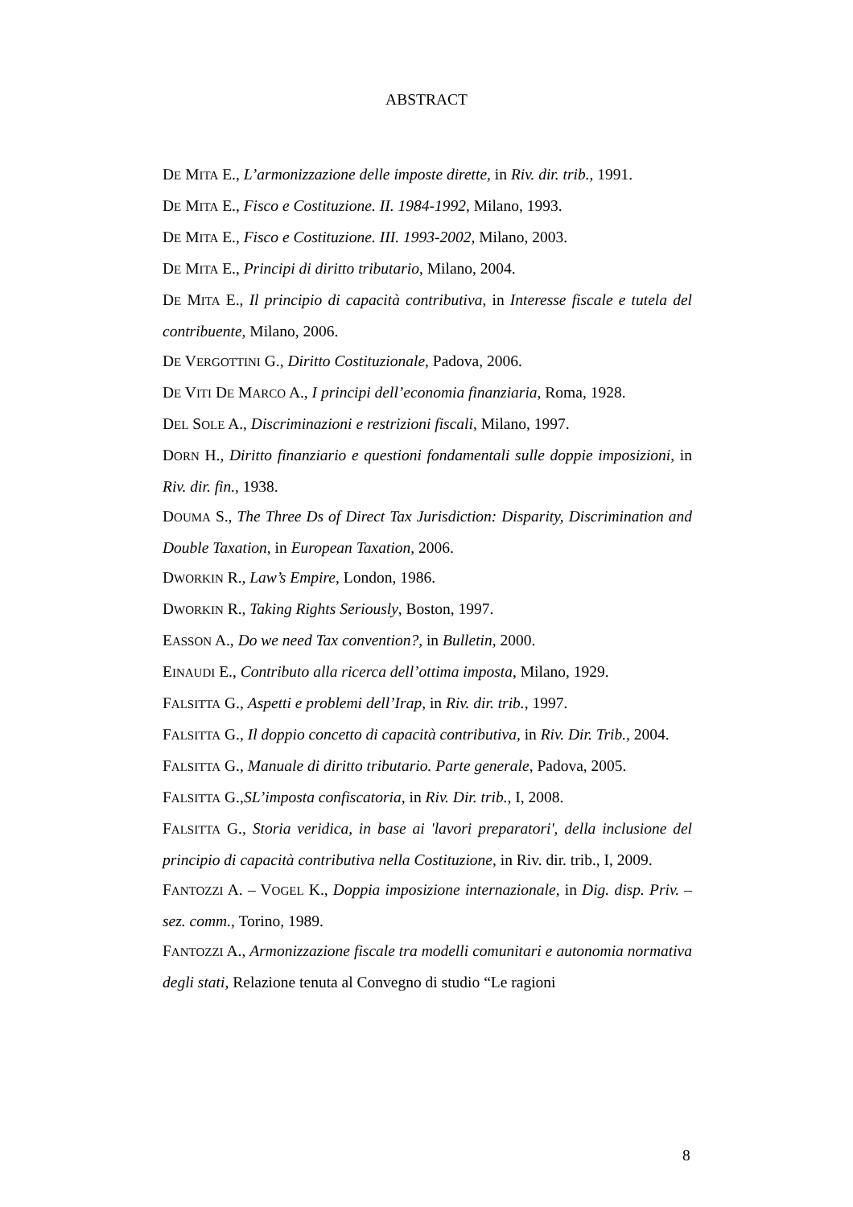ABSTRACT
DE MITA E., L’armonizzazione delle imposte dirette, in Riv. dir. trib., 1991.
DE MITA E., Fisco e Costituzione. II. 1984-1992, Milano, 1993.
DE MITA E., Fisco e Costituzione. III. 1993-2002, Milano, 2003.
DE MITA E., Principi di diritto tributario, Milano, 2004.
DE MITA E., Il principio di capacità contributiva, in Interesse fiscale e tutela del contribuente, Milano, 2006.
DE VERGOTTINI G., Diritto Costituzionale, Padova, 2006.
DE VITI DE MARCO A., I principi dell’economia finanziaria, Roma, 1928.
DEL SOLE A., Discriminazioni e restrizioni fiscali, Milano, 1997.
DORN H., Diritto finanziario e questioni fondamentali sulle doppie imposizioni, in Riv. dir. fin., 1938.
DOUMA S., The Three Ds of Direct Tax Jurisdiction: Disparity, Discrimination and Double Taxation, in European Taxation, 2006.
DWORKIN R., Law’s Empire, London, 1986.
DWORKIN R., Taking Rights Seriously, Boston, 1997.
EASSON A., Do we need Tax convention?, in Bulletin, 2000.
EINAUDI E., Contributo alla ricerca dell’ottima imposta, Milano, 1929.
FALSITTA G., Aspetti e problemi dell’Irap, in Riv. dir. trib., 1997.
FALSITTA G., Il doppio concetto di capacità contributiva, in Riv. Dir. Trib., 2004.
FALSITTA G., Manuale di diritto tributario. Parte generale, Padova, 2005.
FALSITTA G.,SL’imposta confiscatoria, in Riv. Dir. trib., I, 2008.
FALSITTA G., Storia veridica, in base ai 'lavori preparatori', della inclusione del principio di capacità contributiva nella Costituzione, in Riv. dir. trib., I, 2009.
FANTOZZI A. – VOGEL K., Doppia imposizione internazionale, in Dig. disp. Priv. – sez. comm., Torino, 1989.
FANTOZZI A., Armonizzazione fiscale tra modelli comunitari e autonomia normativa degli stati, Relazione tenuta al Convegno di studio “Le ragioni
8